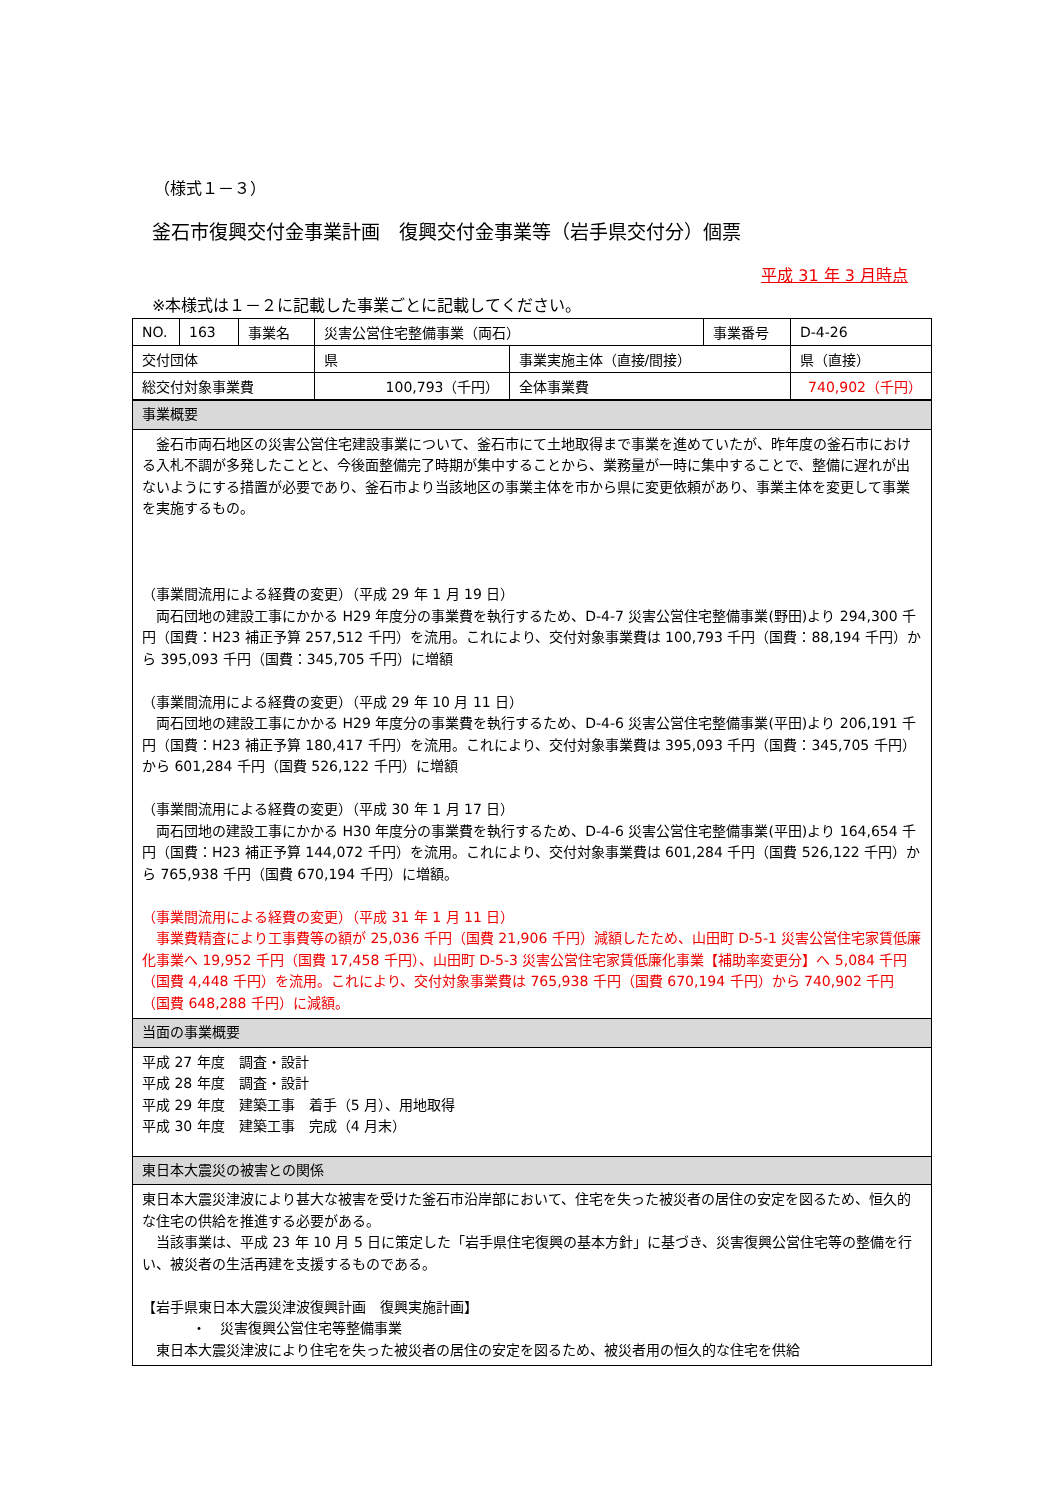（様式１－３）
釜石市復興交付金事業計画　復興交付金事業等（岩手県交付分）個票
平成 31 年 3 月時点
※本様式は１－２に記載した事業ごとに記載してください。
| NO. | 163 | 事業名 | 災害公営住宅整備事業（両石） | | 事業番号 | D-4-26 |
| 交付団体 | | | 県 | 事業実施主体（直接/間接） | | 県（直接） |
| 総交付対象事業費 | | | 100,793（千円） | 全体事業費 | | 740,902（千円） |
| 事業概要 |
| 釜石市両石地区の災害公営住宅建設事業について、釜石市にて土地取得まで事業を進めていたが、昨年度の釜石市における入札不調が多発したことと、今後面整備完了時期が集中することから、業務量が一時に集中することで、整備に遅れが出ないようにする措置が必要であり、釜石市より当該地区の事業主体を市から県に変更依頼があり、事業主体を変更して事業を実施するもの。 （事業間流用による経費の変更）（平成 29 年 1 月 19 日） 両石団地の建設工事にかかる H29 年度分の事業費を執行するため、D-4-7 災害公営住宅整備事業(野田)より 294,300 千円（国費：H23 補正予算 257,512 千円）を流用。これにより、交付対象事業費は 100,793 千円（国費：88,194 千円）から 395,093 千円（国費：345,705 千円）に増額 （事業間流用による経費の変更）（平成 29 年 10 月 11 日） 両石団地の建設工事にかかる H29 年度分の事業費を執行するため、D-4-6 災害公営住宅整備事業(平田)より 206,191 千円（国費：H23 補正予算 180,417 千円）を流用。これにより、交付対象事業費は 395,093 千円（国費：345,705 千円）から 601,284 千円（国費 526,122 千円）に増額 （事業間流用による経費の変更）（平成 30 年 1 月 17 日） 両石団地の建設工事にかかる H30 年度分の事業費を執行するため、D-4-6 災害公営住宅整備事業(平田)より 164,654 千円（国費：H23 補正予算 144,072 千円）を流用。これにより、交付対象事業費は 601,284 千円（国費 526,122 千円）から 765,938 千円（国費 670,194 千円）に増額。 （事業間流用による経費の変更）（平成 31 年 1 月 11 日） 事業費精査により工事費等の額が 25,036 千円（国費 21,906 千円）減額したため、山田町 D-5-1 災害公営住宅家賃低廉化事業へ 19,952 千円（国費 17,458 千円）、山田町 D-5-3 災害公営住宅家賃低廉化事業【補助率変更分】へ 5,084 千円（国費 4,448 千円）を流用。これにより、交付対象事業費は 765,938 千円（国費 670,194 千円）から 740,902 千円（国費 648,288 千円）に減額。 |
| 当面の事業概要 |
| 平成 27 年度 調査・設計 平成 28 年度 調査・設計 平成 29 年度 建築工事 着手（5 月）、用地取得 平成 30 年度 建築工事 完成（4 月末） |
| 東日本大震災の被害との関係 |
| 東日本大震災津波により甚大な被害を受けた釜石市沿岸部において、住宅を失った被災者の居住の安定を図るため、恒久的な住宅の供給を推進する必要がある。 当該事業は、平成 23 年 10 月 5 日に策定した「岩手県住宅復興の基本方針」に基づき、災害復興公営住宅等の整備を行い、被災者の生活再建を支援するものである。 【岩手県東日本大震災津波復興計画 復興実施計画】 ・ 災害復興公営住宅等整備事業 東日本大震災津波により住宅を失った被災者の居住の安定を図るため、被災者用の恒久的な住宅を供給 |